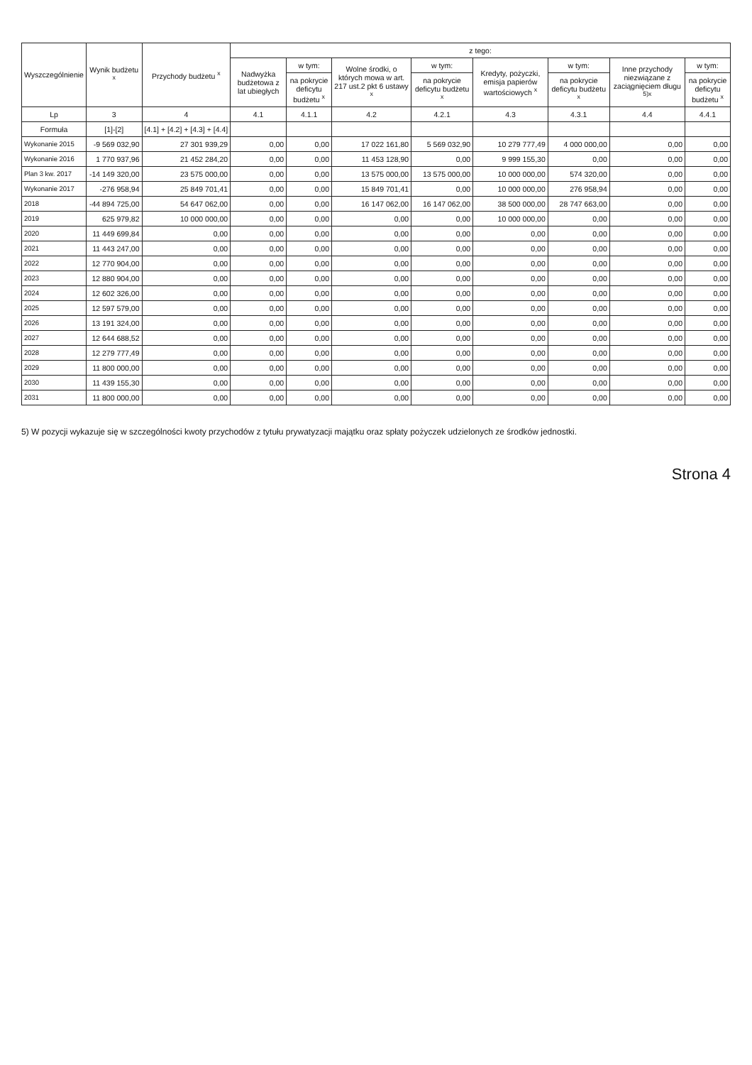| Wyszczególnienie | Wynik budżetu <sup>x</sup> | Przychody budżetu <sup>x</sup> | z tego: | | | | | | | |
| --- | --- | --- | --- | --- | --- | --- | --- | --- | --- | --- |
| | | | Nadwyżka budżetowa z lat ubiegłych | w tym: | Wolne środki, o których mowa w art. 217 ust.2 pkt 6 ustawy <sup>x</sup> | w tym: | Kredyty, pożyczki, emisja papierów wartościowych <sup>x</sup> | w tym: | Inne przychody niezwiązane z zaciągnięciem długu <sup>5)x</sup> | w tym: |
| | | | | na pokrycie deficytu budżetu <sup>x</sup> | | na pokrycie deficytu budżetu <sup>x</sup> | | na pokrycie deficytu budżetu <sup>x</sup> | | na pokrycie deficytu budżetu <sup>x</sup> |
| Lp | 3 | 4 | 4.1 | 4.1.1 | 4.2 | 4.2.1 | 4.3 | 4.3.1 | 4.4 | 4.4.1 |
| Formuła | [1]-[2] | [4.1] + [4.2] + [4.3] + [4.4] | | | | | | | | |
| Wykonanie 2015 | -9 569 032,90 | 27 301 939,29 | 0,00 | 0,00 | 17 022 161,80 | 5 569 032,90 | 10 279 777,49 | 4 000 000,00 | 0,00 | 0,00 |
| Wykonanie 2016 | 1 770 937,96 | 21 452 284,20 | 0,00 | 0,00 | 11 453 128,90 | 0,00 | 9 999 155,30 | 0,00 | 0,00 | 0,00 |
| Plan 3 kw. 2017 | -14 149 320,00 | 23 575 000,00 | 0,00 | 0,00 | 13 575 000,00 | 13 575 000,00 | 10 000 000,00 | 574 320,00 | 0,00 | 0,00 |
| Wykonanie 2017 | -276 958,94 | 25 849 701,41 | 0,00 | 0,00 | 15 849 701,41 | 0,00 | 10 000 000,00 | 276 958,94 | 0,00 | 0,00 |
| 2018 | -44 894 725,00 | 54 647 062,00 | 0,00 | 0,00 | 16 147 062,00 | 16 147 062,00 | 38 500 000,00 | 28 747 663,00 | 0,00 | 0,00 |
| 2019 | 625 979,82 | 10 000 000,00 | 0,00 | 0,00 | 0,00 | 0,00 | 10 000 000,00 | 0,00 | 0,00 | 0,00 |
| 2020 | 11 449 699,84 | 0,00 | 0,00 | 0,00 | 0,00 | 0,00 | 0,00 | 0,00 | 0,00 | 0,00 |
| 2021 | 11 443 247,00 | 0,00 | 0,00 | 0,00 | 0,00 | 0,00 | 0,00 | 0,00 | 0,00 | 0,00 |
| 2022 | 12 770 904,00 | 0,00 | 0,00 | 0,00 | 0,00 | 0,00 | 0,00 | 0,00 | 0,00 | 0,00 |
| 2023 | 12 880 904,00 | 0,00 | 0,00 | 0,00 | 0,00 | 0,00 | 0,00 | 0,00 | 0,00 | 0,00 |
| 2024 | 12 602 326,00 | 0,00 | 0,00 | 0,00 | 0,00 | 0,00 | 0,00 | 0,00 | 0,00 | 0,00 |
| 2025 | 12 597 579,00 | 0,00 | 0,00 | 0,00 | 0,00 | 0,00 | 0,00 | 0,00 | 0,00 | 0,00 |
| 2026 | 13 191 324,00 | 0,00 | 0,00 | 0,00 | 0,00 | 0,00 | 0,00 | 0,00 | 0,00 | 0,00 |
| 2027 | 12 644 688,52 | 0,00 | 0,00 | 0,00 | 0,00 | 0,00 | 0,00 | 0,00 | 0,00 | 0,00 |
| 2028 | 12 279 777,49 | 0,00 | 0,00 | 0,00 | 0,00 | 0,00 | 0,00 | 0,00 | 0,00 | 0,00 |
| 2029 | 11 800 000,00 | 0,00 | 0,00 | 0,00 | 0,00 | 0,00 | 0,00 | 0,00 | 0,00 | 0,00 |
| 2030 | 11 439 155,30 | 0,00 | 0,00 | 0,00 | 0,00 | 0,00 | 0,00 | 0,00 | 0,00 | 0,00 |
| 2031 | 11 800 000,00 | 0,00 | 0,00 | 0,00 | 0,00 | 0,00 | 0,00 | 0,00 | 0,00 | 0,00 |
5) W pozycji wykazuje się w szczególności kwoty przychodów z tytułu prywatyzacji majątku oraz spłaty pożyczek udzielonych ze środków jednostki.
Strona 4